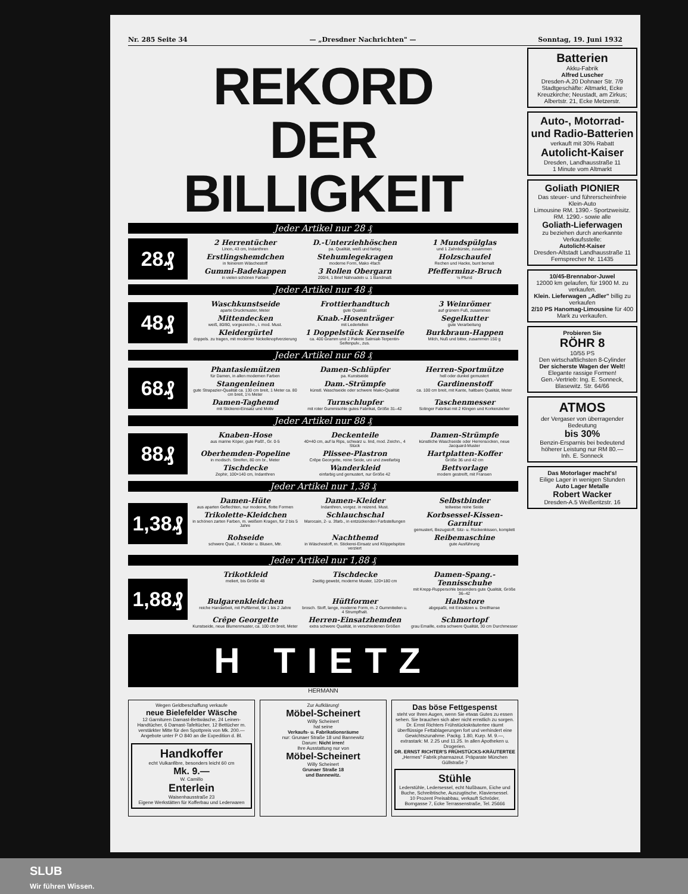Nr. 285 Seite 34 — „Dresdner Nachrichten" — Sonntag, 19. Juni 1932
REKORD
DER BILLIGKEIT
Jeder Artikel nur 28 ₰
28₰
2 Herrentücher
Linon, 43 cm, Indanthren
D.-Unterziehhöschen
pa. Qualität, weiß und farbig
1 Mundspülglas
und 1 Zahnbürste, zusammen
Erstlingshemdchen
in feinerem Wäschestoff
Stehumlegekragen
moderne Form, Mako 4fach
Holzschaufel
Rechen und Hacke, bunt bemalt
Gummi-Badekappen
in vielen schönen Farben
3 Rollen Obergarn
200/4, 1 Brief Nähnadeln u. 1 Bandmaß
Pfefferminz-Bruch
½ Pfund
Jeder Artikel nur 48 ₰
48₰
Waschkunstseide
aparte Druckmuster, Meter
Frottierhandtuch
gute Qualität
3 Weinrömer
auf grünem Fuß, zusammen
Mittendecken
weiß, 80/80, vorgezeichn., i. mod. Must.
Knab.-Hosenträger
mit Ledertellen
Segelkutter
gute Verarbeitung
Kleidergürtel
doppels. zu tragen, mit moderner Nickelknopfverzierung
1 Doppelstück Kernseife
ca. 400 Gramm und 2 Pakete Salmiak-Terpentin-Seifenpulv., zus.
Burkbraun-Happen
Milch, Nuß und bitter, zusammen 150 g
Jeder Artikel nur 68 ₰
68₰
Phantasiemützen
für Damen, in allen modernen Farben
Damen-Schlüpfer
pa. Kunstseide
Herren-Sportmütze
hell oder dunkel gemustert
Stangenleinen
gute Strapazier-Qualität ca. 130 cm breit, 1 Meter ca. 80 cm breit, 1½ Meter
Dam.-Strümpfe
künstl. Waschseide oder schwere Mako-Qualität
Gardinenstoff
ca. 100 cm breit, mit Kante, haltbare Qualität, Meter
Damen-Taghemd
mit Stickerei-Einsatz und Motiv
Turnschlupfer
mit roter Gummisohle gutes Fabrikat, Größe 31–42
Taschenmesser
Solinger Fabrikat mit 2 Klingen und Korkenzieher
Jeder Artikel nur 88 ₰
88₰
Knaben-Hose
aus marine Köper, gute Paßf., Gr. 0-5
Deckenteile
40×40 cm, auf la Rips, schwarz u. lind, mod. Zeichn., 4 Stück
Damen-Strümpfe
künstliche Waschseide oder Herrensocken, neue Jacquard-Muster
Oberhemden-Popeline
in modisch. Streifen, 80 cm br., Meter
Plissee-Plastron
Crêpe Georgette, reine Seide, uni und zweifarbig
Hartplatten-Koffer
Größe 36 und 42 cm
Tischdecke
Zephir, 100×140 cm, Indanthren
Wanderkleid
einfarbig und gemustert, nur Größe 42
Bettvorlage
modern gestreift, mit Fransen
Jeder Artikel nur 1,38 ₰
1,38₰
Damen-Hüte
aus aparten Geflechten, nur moderne, flotte Formen
Damen-Kleider
Indanthren, vorgez. in reizend. Must.
Selbstbinder
teilweise reine Seide
Trikolette-Kleidchen
in schönen zarten Farben, m. weißem Kragen, für 2 bis 5 Jahre
Schlauchschal
Marocain, 2- u. 3farb., in entzückenden Farbstellungen
Korbsessel-Kissen-Garnitur
gemustert, Bezugstoff, Sitz- u. Rückenkissen, komplett
Rohseide
schwere Qual., f. Kleider u. Blusen, Mtr.
Nachthemd
in Wäschestoff, m. Stickerei-Einsatz und Klöppelspitze verziert
Reibemaschine
gute Ausführung
Jeder Artikel nur 1,88 ₰
1,88₰
Trikotkleid
meliert, bis Größe 48
Tischdecke
2seitig gewebt, moderne Muster, 120×180 cm
Damen-Spang.-Tennisschuhe
mit Krepp-Ruppersohle besonders gute Qualität, Größe 36–42
Bulgarenkleidchen
reiche Handarbeit, mit Puffärmel, für 1 bis 2 Jahre
Hüftformer
brosch. Stoff, lange, moderne Form, m. 2 Gummiteilen u. 4 Strumpfhalt.
Halbstore
abgepaßt, mit Einsätzen u. Dreilfranse
Crêpe Georgette
Kunstseide, neue Blumenmuster, ca. 100 cm breit, Meter
Herren-Einsatzhemden
extra schwere Qualität, in verschiedenen Größen
Schmortopf
grau Emaille, extra schwere Qualität, 30 cm Durchmesser
H TIETZ
HERMANN
Wegen Geldbeschaffung verkaufe
neue Bielefelder Wäsche
12 Garnituren Damast-Bettwäsche, 24 Leinen-Handtücher, 6 Damast-Tafeltücher, 12 Bettücher m. verstärkter Mitte für den Spottpreis von Mk. 200.— Angebote unter P O 840 an die Expedition d. Bl.
Handkoffer
echt Vulkanfibre, besonders leicht 60 cm
Mk. 9.—
W. Camillo
Enterlein
Waisenhausstraße 23
Eigene Werkstätten für Kofferbau und Lederwaren
Zur Aufklärung!
Möbel-Scheinert
Willy Scheinert
hat seine
Verkaufs- u. Fabrikationsräume
nur: Grunaer Straße 18 und Bannewitz
Darum: Nicht irren!
Ihre Ausstattung nur von
Möbel-Scheinert
Willy Scheinert
Grunaer Straße 18
und Bannewitz.
Das böse Fettgespenst
steht vor Ihren Augen, wenn Sie etwas Gutes zu essen sehen. Sie brauchen sich aber nicht ernstlich zu sorgen. Dr. Ernst Richters Frühstückskräutertee räumt überflüssige Fettablagerungen fort und verhindert eine Gewichtszunahme. Packg. 1.80, Kurp. M. 9.—, extrastark: M. 2.25 und 11.25. In allen Apotheken u. Drogerien.
DR. ERNST RICHTER'S FRÜHSTÜCKS-KRÄUTERTEE
„Hermes" Fabrik pharmazeut. Präparate München Güllstraße 7
Stühle
Lederstühle, Ledersessel, echt Nußbaum, Eiche und Buche, Schreibtische, Auszugtische, Klaviersessel. 10 Prozent Preisabbau, verkauft Schröder, Borngasse 7, Ecke Terrassenstraße, Tel. 25666
Batterien
Akku-Fabrik
Alfred Luscher
Dresden-A.20 Dohnaer Str. 7/9
Stadtgeschäfte: Altmarkt, Ecke Kreuzkirche; Neustadt, am Zirkus; Albertstr. 21, Ecke Metzerstr.
Auto-, Motorrad- und Radio-Batterien
verkauft mit 30% Rabatt
Autolicht-Kaiser
Dresden, Landhausstraße 11
1 Minute vom Altmarkt
Goliath PIONIER
Das steuer- und führerscheinfreie Klein-Auto
Limousine RM. 1390.- Sportzweisitz. RM. 1290.- sowie alle
Goliath-Lieferwagen
zu beziehen durch anerkannte Verkaufsstelle:
Autolicht-Kaiser
Dresden-Altstadt Landhausstraße 11
Fernsprecher Nr. 11435
10/45-Brennabor-Juwel
12000 km gelaufen, für 1900 M. zu verkaufen.
Klein. Lieferwagen „Adler" billig zu verkaufen
2/10 PS Hanomag-Limousine für 400 Mark zu verkaufen.
Probieren Sie
RÖHR 8
10/55 PS
Den wirtschaftlichsten 8-Cylinder
Der sicherste Wagen der Welt!
Elegante rassige Formen!
Gen.-Vertrieb: Ing. E. Sonneck, Blasewitz. Str. 64/66
ATMOS
der Vergaser von überragender Bedeutung
bis 30%
Benzin-Ersparnis bei bedeutend höherer Leistung nur RM 80.—
Inh. E. Sonneck
Das Motorlager macht's!
Eilige Lager in wenigen Stunden
Auto Lager Metalle
Robert Wacker
Dresden-A.5 Weißeritzstr. 16
SLUB
Wir führen Wissen.